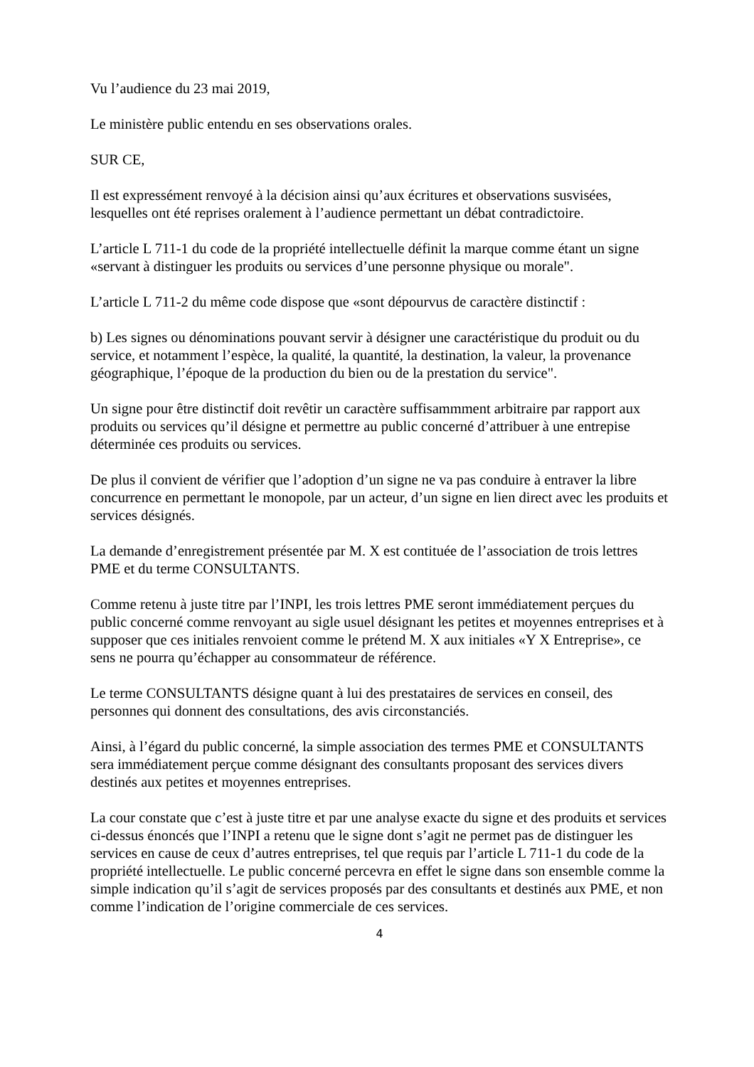Vu l’audience du 23 mai 2019,
Le ministère public entendu en ses observations orales.
SUR CE,
Il est expressément renvoyé à la décision ainsi qu’aux écritures et observations susvisées, lesquelles ont été reprises oralement à l’audience permettant un débat contradictoire.
L’article L 711-1 du code de la propriété intellectuelle définit la marque comme étant un signe «servant à distinguer les produits ou services d’une personne physique ou morale".
L’article L 711-2 du même code dispose que «sont dépourvus de caractère distinctif :
b) Les signes ou dénominations pouvant servir à désigner une caractéristique du produit ou du service, et notamment l’espèce, la qualité, la quantité, la destination, la valeur, la provenance géographique, l’époque de la production du bien ou de la prestation du service".
Un signe pour être distinctif doit revêtir un caractère suffisammment arbitraire par rapport aux produits ou services qu’il désigne et permettre au public concerné d’attribuer à une entrepise déterminée ces produits ou services.
De plus il convient de vérifier que l’adoption d’un signe ne va pas conduire à entraver la libre concurrence en permettant le monopole, par un acteur, d’un signe en lien direct avec les produits et services désignés.
La demande d’enregistrement présentée par M. X est contituée de l’association de trois lettres PME et du terme CONSULTANTS.
Comme retenu à juste titre par l’INPI, les trois lettres PME seront immédiatement perçues du public concerné comme renvoyant au sigle usuel désignant les petites et moyennes entreprises et à supposer que ces initiales renvoient comme le prétend M. X aux initiales «Y X Entreprise», ce sens ne pourra qu’échapper au consommateur de référence.
Le terme CONSULTANTS désigne quant à lui des prestataires de services en conseil, des personnes qui donnent des consultations, des avis circonstanciés.
Ainsi, à l’égard du public concerné, la simple association des termes PME et CONSULTANTS sera immédiatement perçue comme désignant des consultants proposant des services divers destinés aux petites et moyennes entreprises.
La cour constate que c’est à juste titre et par une analyse exacte du signe et des produits et services ci-dessus énoncés que l’INPI a retenu que le signe dont s’agit ne permet pas de distinguer les services en cause de ceux d’autres entreprises, tel que requis par l’article L 711-1 du code de la propriété intellectuelle. Le public concerné percevra en effet le signe dans son ensemble comme la simple indication qu’il s’agit de services proposés par des consultants et destinés aux PME, et non comme l’indication de l’origine commerciale de ces services.
4